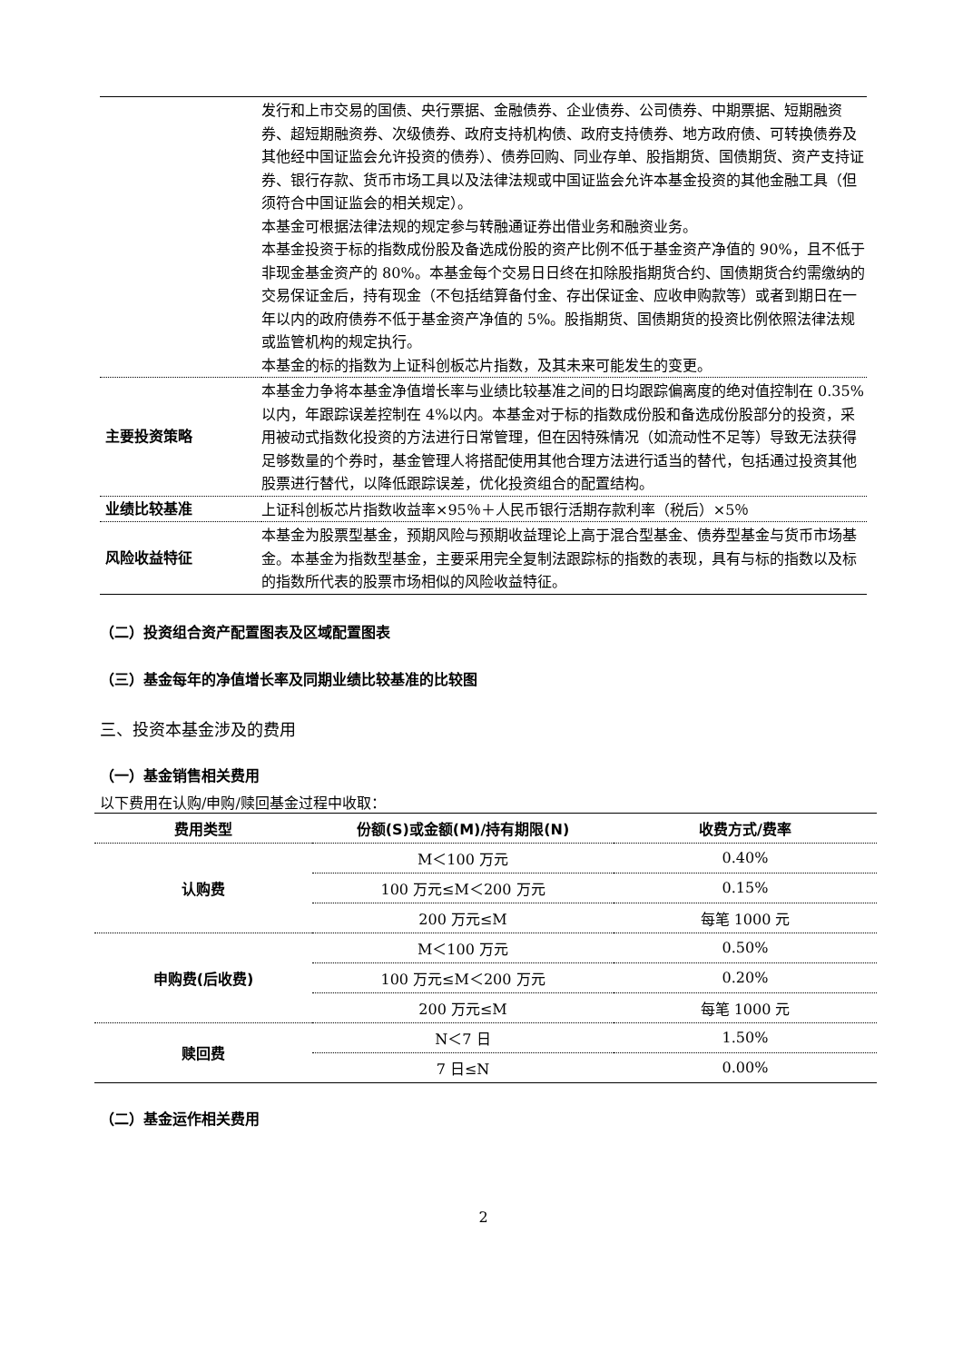| | 发行和上市交易的国债、央行票据、金融债券、企业债券、公司债券、中期票据、短期融资券、超短期融资券、次级债券、政府支持机构债、政府支持债券、地方政府债、可转换债券及其他经中国证监会允许投资的债券）、债券回购、同业存单、股指期货、国债期货、资产支持证券、银行存款、货币市场工具以及法律法规或中国证监会允许本基金投资的其他金融工具（但须符合中国证监会的相关规定）。 本基金可根据法律法规的规定参与转融通证券出借业务和融资业务。 本基金投资于标的指数成份股及备选成份股的资产比例不低于基金资产净值的 90%，且不低于非现金基金资产的 80%。本基金每个交易日日终在扣除股指期货合约、国债期货合约需缴纳的交易保证金后，持有现金（不包括结算备付金、存出保证金、应收申购款等）或者到期日在一年以内的政府债券不低于基金资产净值的 5%。股指期货、国债期货的投资比例依照法律法规或监管机构的规定执行。 本基金的标的指数为上证科创板芯片指数，及其未来可能发生的变更。 |
| 主要投资策略 | 本基金力争将本基金净值增长率与业绩比较基准之间的日均跟踪偏离度的绝对值控制在 0.35%以内，年跟踪误差控制在 4%以内。本基金对于标的指数成份股和备选成份股部分的投资，采用被动式指数化投资的方法进行日常管理，但在因特殊情况（如流动性不足等）导致无法获得足够数量的个券时，基金管理人将搭配使用其他合理方法进行适当的替代，包括通过投资其他股票进行替代，以降低跟踪误差，优化投资组合的配置结构。 |
| 业绩比较基准 | 上证科创板芯片指数收益率×95％＋人民币银行活期存款利率（税后）×5％ |
| 风险收益特征 | 本基金为股票型基金，预期风险与预期收益理论上高于混合型基金、债券型基金与货币市场基金。本基金为指数型基金，主要采用完全复制法跟踪标的指数的表现，具有与标的指数以及标的指数所代表的股票市场相似的风险收益特征。 |
（二）投资组合资产配置图表及区域配置图表
（三）基金每年的净值增长率及同期业绩比较基准的比较图
三、投资本基金涉及的费用
（一）基金销售相关费用
以下费用在认购/申购/赎回基金过程中收取：
| 费用类型 | 份额(S)或金额(M)/持有期限(N) | 收费方式/费率 |
| --- | --- | --- |
| 认购费 | M＜100 万元 | 0.40% |
| | 100 万元≤M＜200 万元 | 0.15% |
| | 200 万元≤M | 每笔 1000 元 |
| 申购费(后收费) | M＜100 万元 | 0.50% |
| | 100 万元≤M＜200 万元 | 0.20% |
| | 200 万元≤M | 每笔 1000 元 |
| 赎回费 | N＜7 日 | 1.50% |
| | 7 日≤N | 0.00% |
（二）基金运作相关费用
2